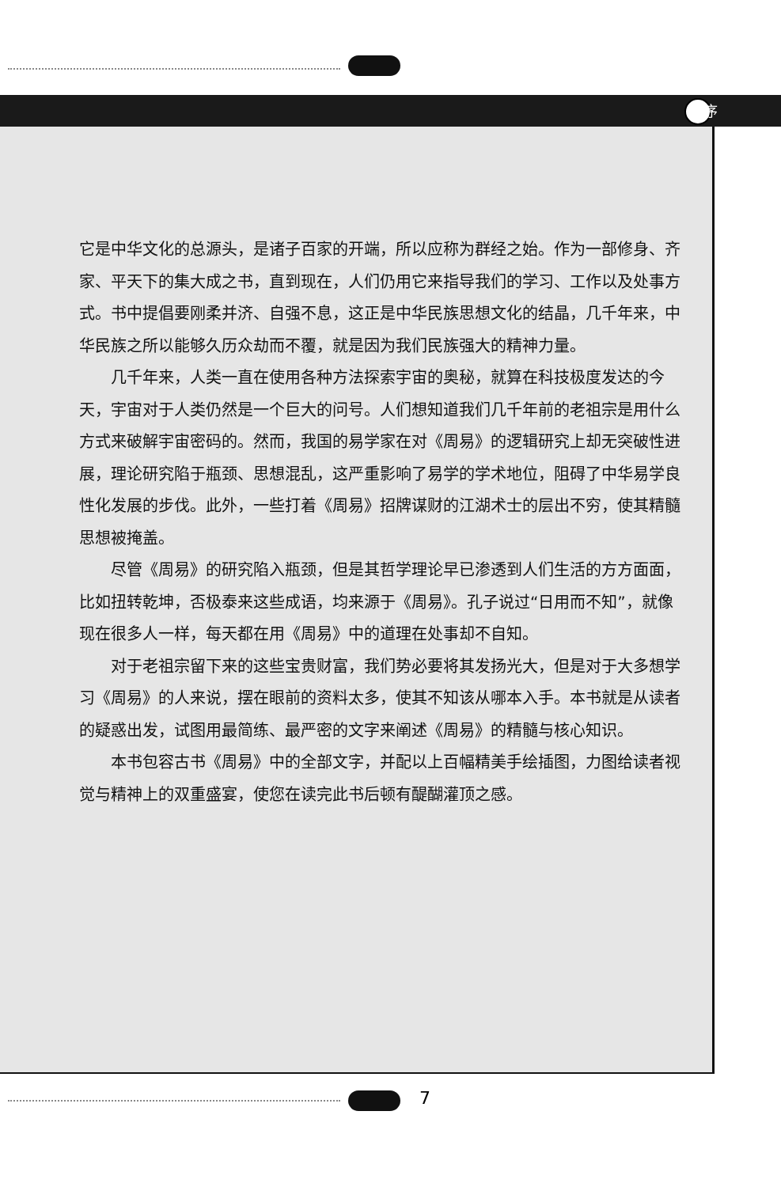序
它是中华文化的总源头，是诸子百家的开端，所以应称为群经之始。作为一部修身、齐家、平天下的集大成之书，直到现在，人们仍用它来指导我们的学习、工作以及处事方式。书中提倡要刚柔并济、自强不息，这正是中华民族思想文化的结晶，几千年来，中华民族之所以能够久历众劫而不覆，就是因为我们民族强大的精神力量。
几千年来，人类一直在使用各种方法探索宇宙的奥秘，就算在科技极度发达的今天，宇宙对于人类仍然是一个巨大的问号。人们想知道我们几千年前的老祖宗是用什么方式来破解宇宙密码的。然而，我国的易学家在对《周易》的逻辑研究上却无突破性进展，理论研究陷于瓶颈、思想混乱，这严重影响了易学的学术地位，阻碍了中华易学良性化发展的步伐。此外，一些打着《周易》招牌谋财的江湖术士的层出不穷，使其精髓思想被掩盖。
尽管《周易》的研究陷入瓶颈，但是其哲学理论早已渗透到人们生活的方方面面，比如扭转乾坤，否极泰来这些成语，均来源于《周易》。孔子说过“日用而不知”，就像现在很多人一样，每天都在用《周易》中的道理在处事却不自知。
对于老祖宗留下来的这些宝贵财富，我们势必要将其发扬光大，但是对于大多想学习《周易》的人来说，摆在眼前的资料太多，使其不知该从哪本入手。本书就是从读者的疑惑出发，试图用最简练、最严密的文字来阐述《周易》的精髓与核心知识。
本书包容古书《周易》中的全部文字，并配以上百幅精美手绘插图，力图给读者视觉与精神上的双重盛宴，使您在读完此书后顿有醍醐灌顶之感。
7